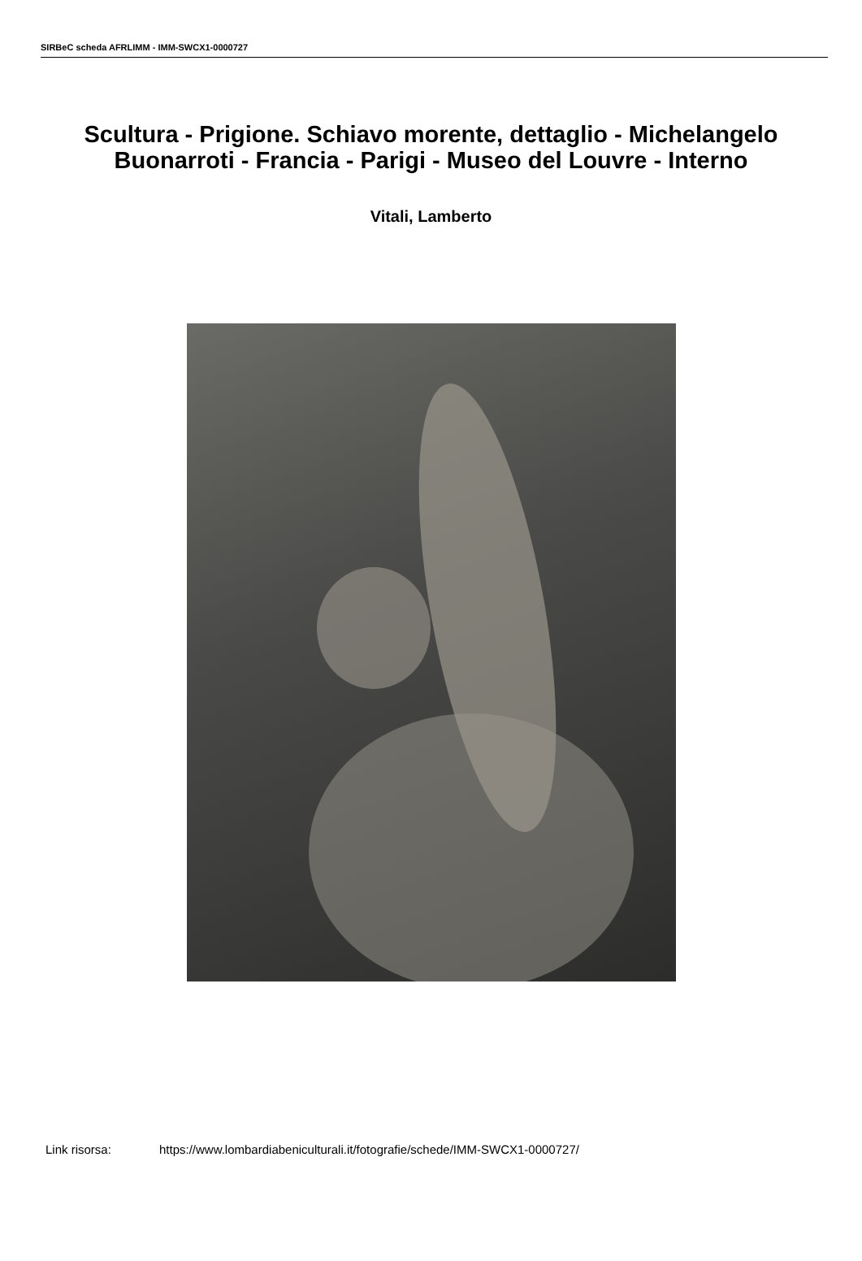SIRBeC scheda AFRLIMM - IMM-SWCX1-0000727
Scultura - Prigione. Schiavo morente, dettaglio - Michelangelo Buonarroti - Francia - Parigi - Museo del Louvre - Interno
Vitali, Lamberto
Link risorsa: https://www.lombardiabeniculturali.it/fotografie/schede/IMM-SWCX1-0000727/